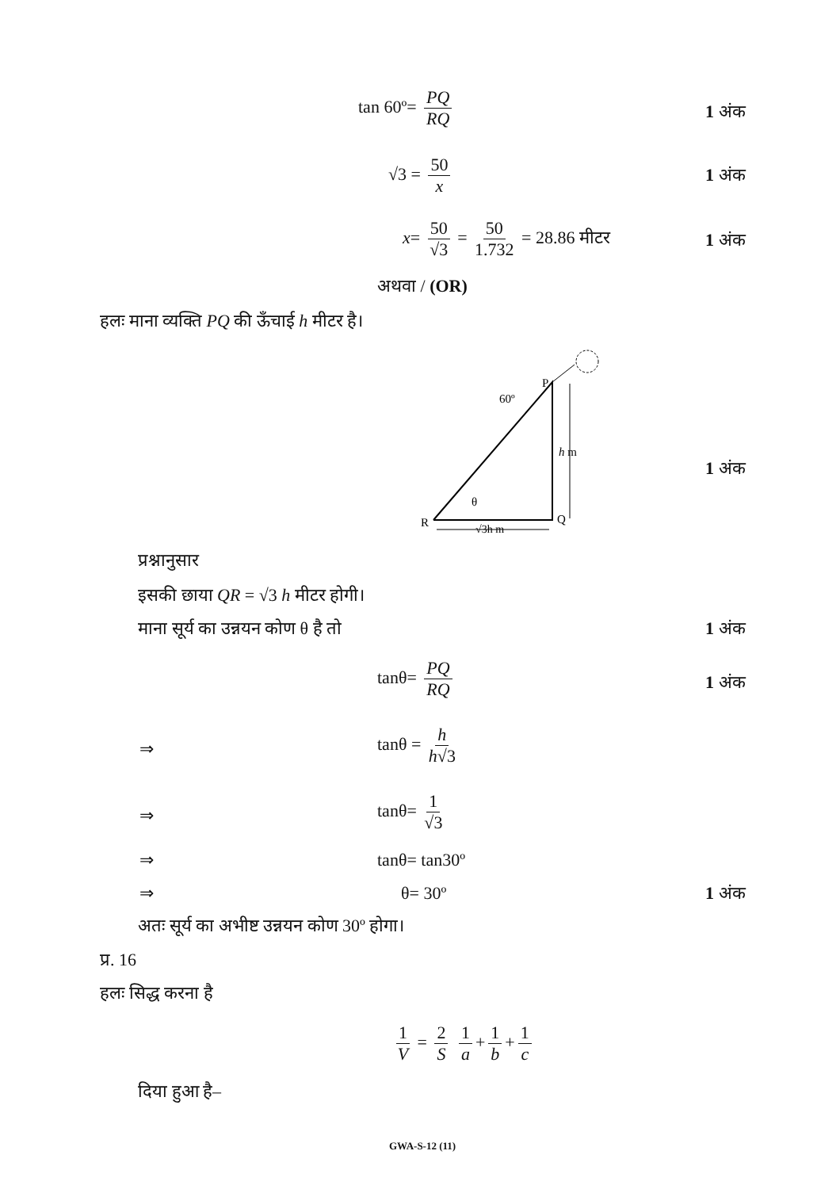tan 60º= PQ RQ
1 अंक
√3 = 50 x 1 अंक
x= 50 √3 = 50 1.732 = 28.86 मीटर
1 अंक
अथवा / (OR)
हलः माना व्यक्ति PQ की ऊँचाई h मीटर है।
P
60º
h m
θ
R
Q
√3h m
1 अंक
प्रश्नानुसार
इसकी छाया QR = √3 h मीटर होगी।
माना सूर्य का उन्नयन कोण θ है तो
1 अंक
tanθ= PQ RQ
1 अंक
⇒
tanθ = h h√3
⇒
tanθ= 1 √3
⇒ tanθ= tan30º
⇒ θ= 30º 1 अंक
अतः सूर्य का अभीष्ट उन्नयन कोण 30º होगा।
प्र. 16
हलः सिद्ध करना है
1 V = 2 S 1 a + 1 b + 1 c
दिया हुआ है–
GWA-S-12 (11)